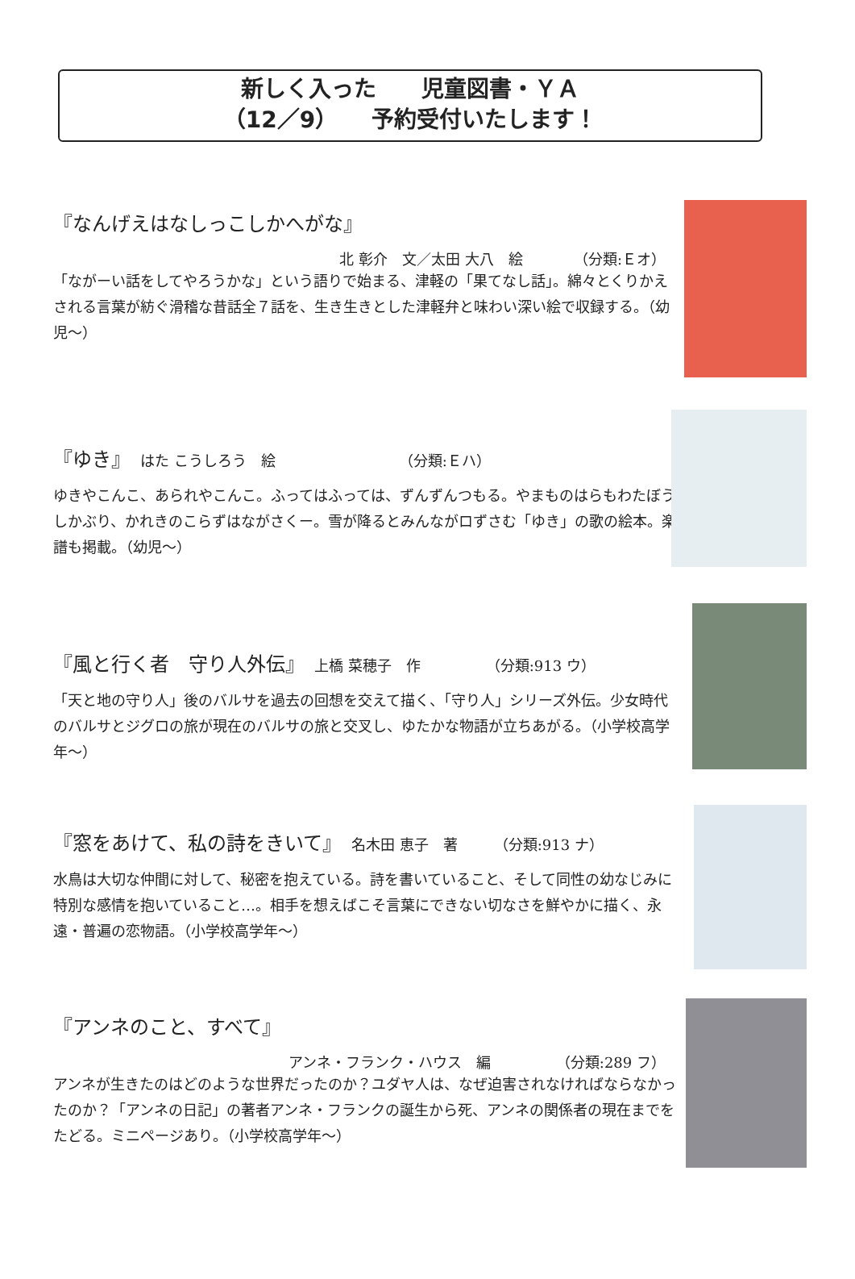新しく入った　　児童図書・ＹＡ
（12／9）　　予約受付いたします！
『なんげえはなしっこしかへがな』
北 彰介　文／太田 大八　絵　　　　（分類:Ｅオ）
「ながーい話をしてやろうかな」という語りで始まる、津軽の「果てなし話」。綿々とくりかえされる言葉が紡ぐ滑稽な昔話全７話を、生き生きとした津軽弁と味わい深い絵で収録する。（幼児〜）
『ゆき』　はた こうしろう　絵　　　　　　　　　（分類:Ｅハ）
ゆきやこんこ、あられやこんこ。ふってはふっては、ずんずんつもる。やまものはらもわたぼうしかぶり、かれきのこらずはながさくー。雪が降るとみんながロずさむ「ゆき」の歌の絵本。楽譜も掲載。（幼児〜）
『風と行く者　守り人外伝』　上橋 菜穂子　作　　　　　（分類:913 ウ）
「天と地の守り人」後のバルサを過去の回想を交えて描く、「守り人」シリーズ外伝。少女時代のバルサとジグロの旅が現在のバルサの旅と交叉し、ゆたかな物語が立ちあがる。（小学校高学年〜）
『窓をあけて、私の詩をきいて』　名木田 恵子　著　　　（分類:913 ナ）
水鳥は大切な仲間に対して、秘密を抱えている。詩を書いていること、そして同性の幼なじみに特別な感情を抱いていること…。相手を想えばこそ言葉にできない切なさを鮮やかに描く、永遠・普遍の恋物語。（小学校高学年〜）
『アンネのこと、すべて』
アンネ・フランク・ハウス　編　　　　　（分類:289 フ）
アンネが生きたのはどのような世界だったのか？ユダヤ人は、なぜ迫害されなければならなかったのか？「アンネの日記」の著者アンネ・フランクの誕生から死、アンネの関係者の現在までをたどる。ミニページあり。（小学校高学年〜）